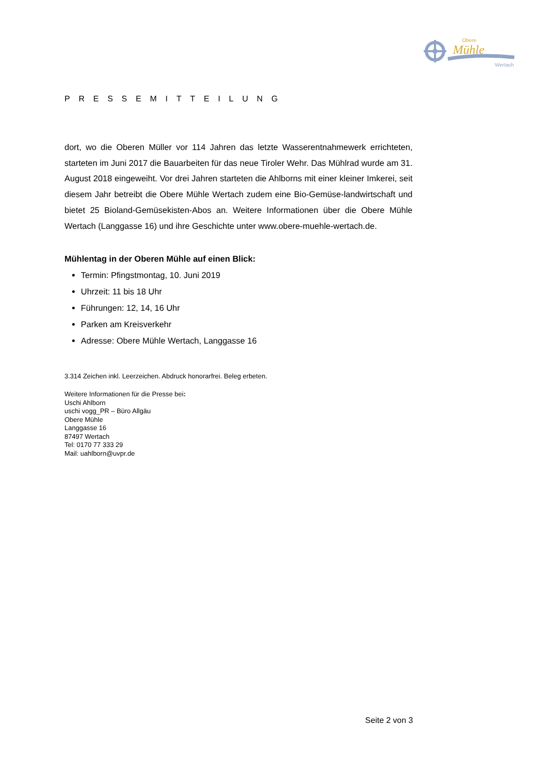Obere
Mühle
Wertach
PRESSEMITTEILUNG
dort, wo die Oberen Müller vor 114 Jahren das letzte Wasserentnahmewerk errichteten, starteten im Juni 2017 die Bauarbeiten für das neue Tiroler Wehr. Das Mühlrad wurde am 31. August 2018 eingeweiht. Vor drei Jahren starteten die Ahlborns mit einer kleiner Imkerei, seit diesem Jahr betreibt die Obere Mühle Wertach zudem eine Bio-Gemüse-landwirtschaft und bietet 25 Bioland-Gemüsekisten-Abos an. Weitere Informationen über die Obere Mühle Wertach (Langgasse 16) und ihre Geschichte unter www.obere-muehle-wertach.de.
Mühlentag in der Oberen Mühle auf einen Blick:
Termin: Pfingstmontag, 10. Juni 2019
Uhrzeit: 11 bis 18 Uhr
Führungen: 12, 14, 16 Uhr
Parken am Kreisverkehr
Adresse: Obere Mühle Wertach, Langgasse 16
3.314 Zeichen inkl. Leerzeichen. Abdruck honorarfrei. Beleg erbeten.
Weitere Informationen für die Presse bei:
Uschi Ahlborn
uschi vogg_PR – Büro Allgäu
Obere Mühle
Langgasse 16
87497 Wertach
Tel: 0170 77 333 29
Mail: uahlborn@uvpr.de
Seite 2 von 3